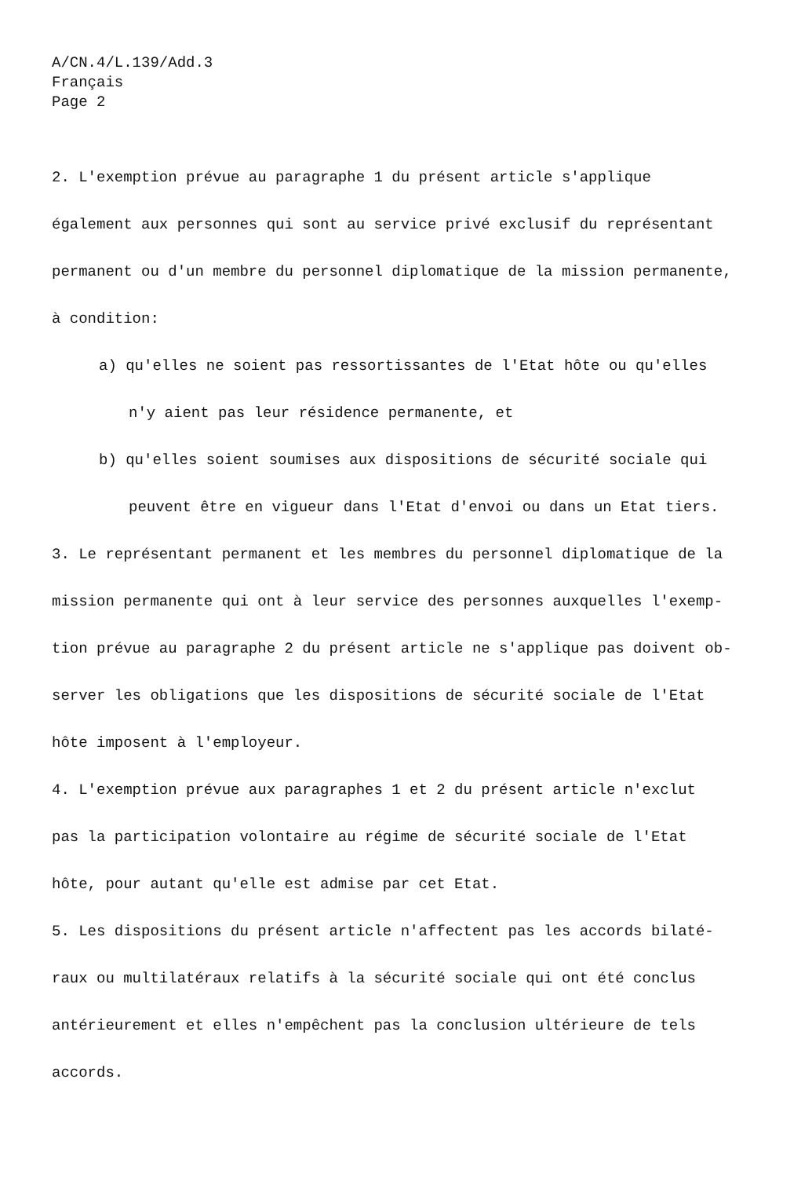A/CN.4/L.139/Add.3
Français
Page 2
2. L'exemption prévue au paragraphe 1 du présent article s'applique
également aux personnes qui sont au service privé exclusif du représentant
permanent ou d'un membre du personnel diplomatique de la mission permanente,
à condition:
a) qu'elles ne soient pas ressortissantes de l'Etat hôte ou qu'elles
n'y aient pas leur résidence permanente, et
b) qu'elles soient soumises aux dispositions de sécurité sociale qui
peuvent être en vigueur dans l'Etat d'envoi ou dans un Etat tiers.
3. Le représentant permanent et les membres du personnel diplomatique de la
mission permanente qui ont à leur service des personnes auxquelles l'exemp-
tion prévue au paragraphe 2 du présent article ne s'applique pas doivent ob-
server les obligations que les dispositions de sécurité sociale de l'Etat
hôte imposent à l'employeur.
4. L'exemption prévue aux paragraphes 1 et 2 du présent article n'exclut
pas la participation volontaire au régime de sécurité sociale de l'Etat
hôte, pour autant qu'elle est admise par cet Etat.
5. Les dispositions du présent article n'affectent pas les accords bilaté-
raux ou multilatéraux relatifs à la sécurité sociale qui ont été conclus
antérieurement et elles n'empêchent pas la conclusion ultérieure de tels
accords.